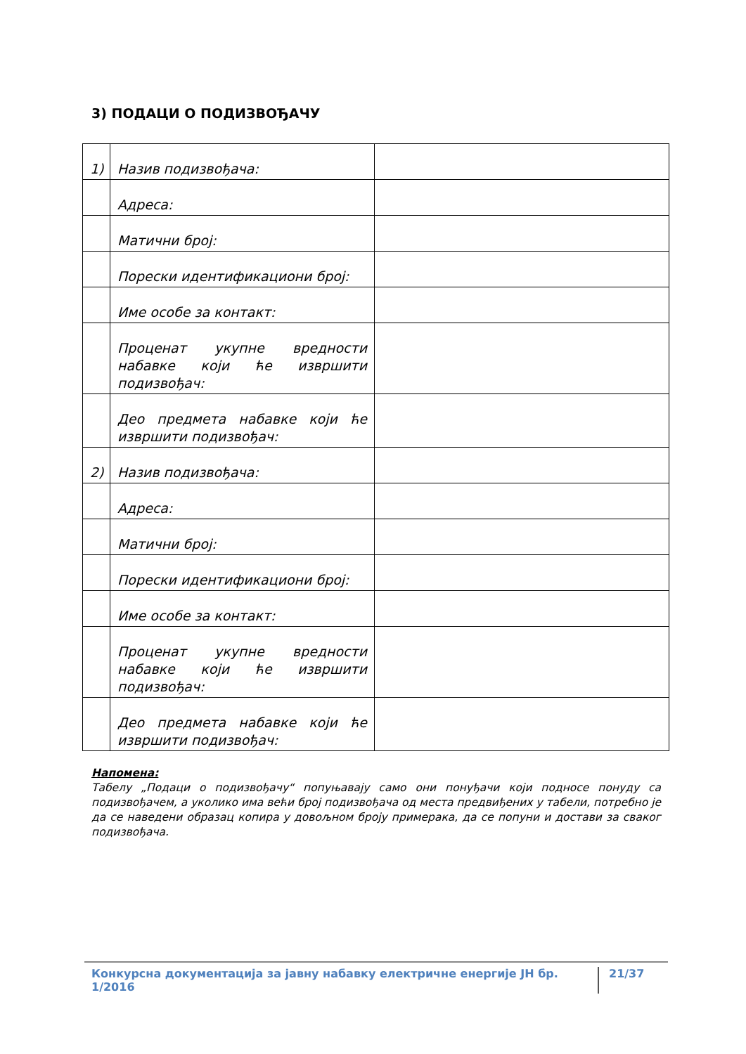3) ПОДАЦИ О ПОДИЗВОЂАЧУ
| 1) | Назив подизвођача: | |
| | Адреса: | |
| | Матични број: | |
| | Порески идентификациони број: | |
| | Име особе за контакт: | |
| | Проценат укупне вредности набавке који ће извршити подизвођач: | |
| | Део предмета набавке који ће извршити подизвођач: | |
| 2) | Назив подизвођача: | |
| | Адреса: | |
| | Матични број: | |
| | Порески идентификациони број: | |
| | Име особе за контакт: | |
| | Проценат укупне вредности набавке који ће извршити подизвођач: | |
| | Део предмета набавке који ће извршити подизвођач: | |
Напомена:
Табелу „Подаци о подизвођачу“ попуњавају само они понуђачи који подносе понуду са подизвођачем, а уколико има већи број подизвођача од места предвиђених у табели, потребно је да се наведени образац копира у довољном броју примерака, да се попуни и достави за сваког подизвођача.
Конкурсна документација за јавну набавку електричне енергије ЈН бр. 1/2016 21/37